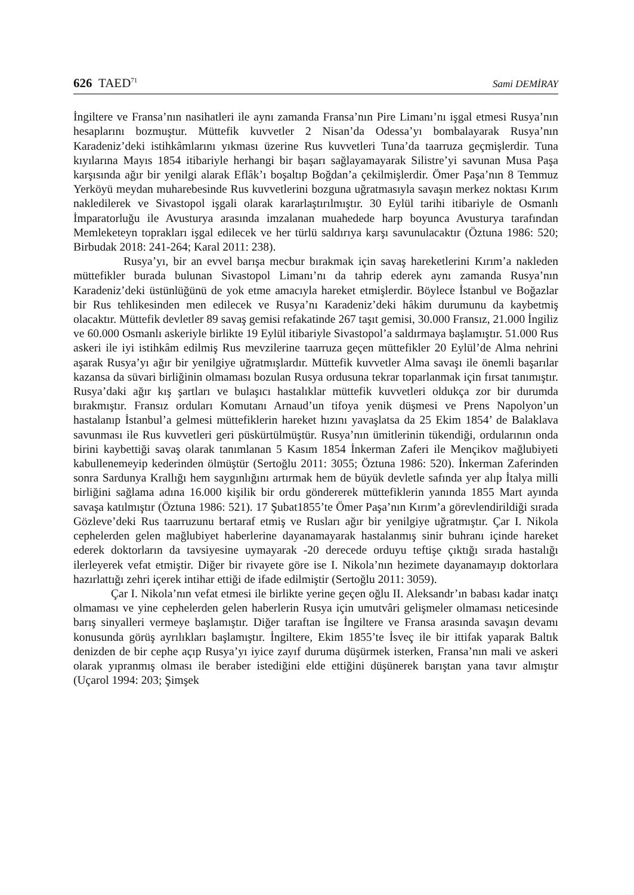626 TAED<sup>71</sup> Sami DEMİRAY
İngiltere ve Fransa’nın nasihatleri ile aynı zamanda Fransa’nın Pire Limanı’nı işgal etmesi Rusya’nın hesaplarını bozmuştur. Müttefik kuvvetler 2 Nisan’da Odessa’yı bombalayarak Rusya’nın Karadeniz’deki istihkâmlarını yıkması üzerine Rus kuvvetleri Tuna’da taarruza geçmişlerdir. Tuna kıyılarına Mayıs 1854 itibariyle herhangi bir başarı sağlayamayarak Silistre’yi savunan Musa Paşa karşısında ağır bir yenilgi alarak Eflâk’ı boşaltıp Boğdan’a çekilmişlerdir. Ömer Paşa’nın 8 Temmuz Yerköyü meydan muharebesinde Rus kuvvetlerini bozguna uğratmasıyla savaşın merkez noktası Kırım nakledilerek ve Sivastopol işgali olarak kararlaştırılmıştır. 30 Eylül tarihi itibariyle de Osmanlı İmparatorluğu ile Avusturya arasında imzalanan muahedede harp boyunca Avusturya tarafından Memleketeyn toprakları işgal edilecek ve her türlü saldırıya karşı savunulacaktır (Öztuna 1986: 520; Birbudak 2018: 241-264; Karal 2011: 238).
Rusya’yı, bir an evvel barışa mecbur bırakmak için savaş hareketlerini Kırım’a nakleden müttefikler burada bulunan Sivastopol Limanı’nı da tahrip ederek aynı zamanda Rusya’nın Karadeniz’deki üstünlüğünü de yok etme amacıyla hareket etmişlerdir. Böylece İstanbul ve Boğazlar bir Rus tehlikesinden men edilecek ve Rusya’nı Karadeniz’deki hâkim durumunu da kaybetmiş olacaktır. Müttefik devletler 89 savaş gemisi refakatinde 267 taşıt gemisi, 30.000 Fransız, 21.000 İngiliz ve 60.000 Osmanlı askeriyle birlikte 19 Eylül itibariyle Sivastopol’a saldırmaya başlamıştır. 51.000 Rus askeri ile iyi istihkâm edilmiş Rus mevzilerine taarruza geçen müttefikler 20 Eylül’de Alma nehrini aşarak Rusya’yı ağır bir yenilgiye uğratmışlardır. Müttefik kuvvetler Alma savaşı ile önemli başarılar kazansa da süvari birliğinin olmaması bozulan Rusya ordusuna tekrar toparlanmak için fırsat tanımıştır. Rusya’daki ağır kış şartları ve bulaşıcı hastalıklar müttefik kuvvetleri oldukça zor bir durumda bırakmıştır. Fransız orduları Komutanı Arnaud’un tifoya yenik düşmesi ve Prens Napolyon’un hastalanıp İstanbul’a gelmesi müttefiklerin hareket hızını yavaşlatsa da 25 Ekim 1854’ de Balaklava savunması ile Rus kuvvetleri geri püskürtülmüştür. Rusya’nın ümitlerinin tükendiği, ordularının onda birini kaybettiği savaş olarak tanımlanan 5 Kasım 1854 İnkerman Zaferi ile Mençikov mağlubiyeti kabullenemeyip kederinden ölmüştür (Sertoğlu 2011: 3055; Öztuna 1986: 520). İnkerman Zaferinden sonra Sardunya Krallığı hem saygınlığını artırmak hem de büyük devletle safında yer alıp İtalya milli birliğini sağlama adına 16.000 kişilik bir ordu göndererek müttefiklerin yanında 1855 Mart ayında savaşa katılmıştır (Öztuna 1986: 521). 17 Şubat1855’te Ömer Paşa’nın Kırım’a görevlendirildiği sırada Gözleve’deki Rus taarruzunu bertaraf etmiş ve Rusları ağır bir yenilgiye uğratmıştır. Çar I. Nikola cephelerden gelen mağlubiyet haberlerine dayanamayarak hastalanmış sinir buhranı içinde hareket ederek doktorların da tavsiyesine uymayarak -20 derecede orduyu teftişe çıktığı sırada hastalığı ilerleyerek vefat etmiştir. Diğer bir rivayete göre ise I. Nikola’nın hezimete dayanamayıp doktorlara hazırlattığı zehri içerek intihar ettiği de ifade edilmiştir (Sertoğlu 2011: 3059).
Çar I. Nikola’nın vefat etmesi ile birlikte yerine geçen oğlu II. Aleksandr’ın babası kadar inatçı olmaması ve yine cephelerden gelen haberlerin Rusya için umutvâri gelişmeler olmaması neticesinde barış sinyalleri vermeye başlamıştır. Diğer taraftan ise İngiltere ve Fransa arasında savaşın devamı konusunda görüş ayrılıkları başlamıştır. İngiltere, Ekim 1855’te İsveç ile bir ittifak yaparak Baltık denizden de bir cephe açıp Rusya’yı iyice zayıf duruma düşürmek isterken, Fransa’nın mali ve askeri olarak yıpranmış olması ile beraber istediğini elde ettiğini düşünerek barıştan yana tavır almıştır (Uçarol 1994: 203; Şimşek